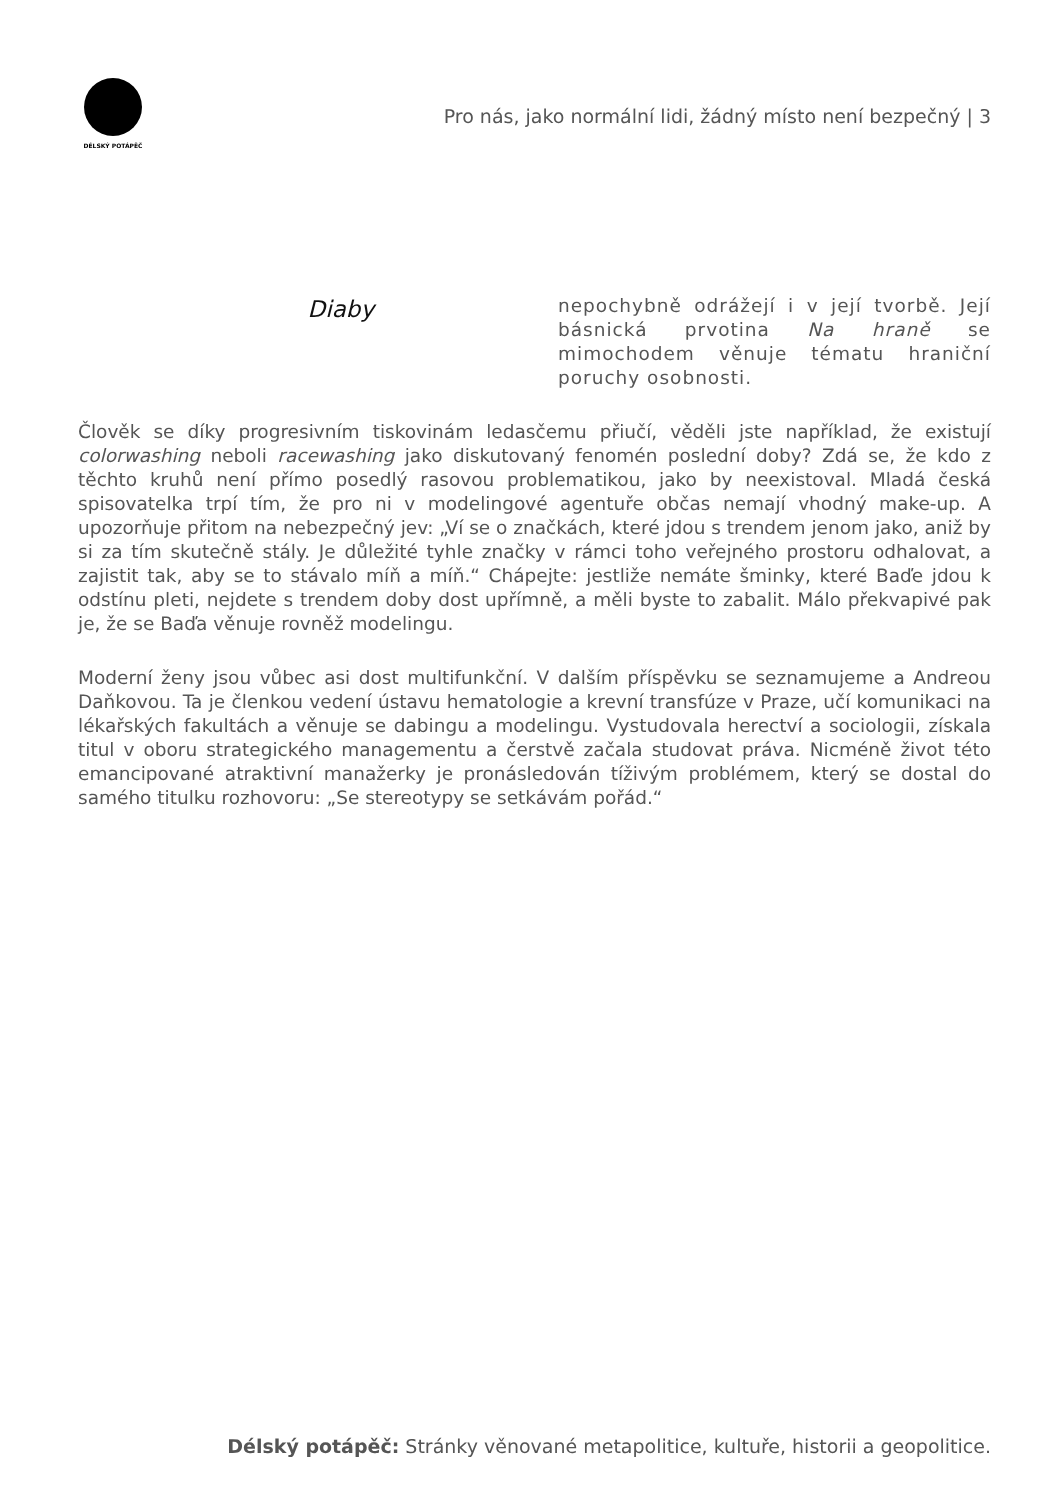DÉLSKÝ POTÁPĚČ
Pro nás, jako normální lidi, žádný místo není bezpečný | 3
Diaby
nepochybně odrážejí i v její tvorbě. Její básnická prvotina Na hraně se mimochodem věnuje tématu hraniční poruchy osobnosti.
Člověk se díky progresivním tiskovinám ledasčemu přiučí, věděli jste například, že existují colorwashing neboli racewashing jako diskutovaný fenomén poslední doby? Zdá se, že kdo z těchto kruhů není přímo posedlý rasovou problematikou, jako by neexistoval. Mladá česká spisovatelka trpí tím, že pro ni v modelingové agentuře občas nemají vhodný make-up. A upozorňuje přitom na nebezpečný jev: „Ví se o značkách, které jdou s trendem jenom jako, aniž by si za tím skutečně stály. Je důležité tyhle značky v rámci toho veřejného prostoru odhalovat, a zajistit tak, aby se to stávalo míň a míň.“ Chápejte: jestliže nemáte šminky, které Baďe jdou k odstínu pleti, nejdete s trendem doby dost upřímně, a měli byste to zabalit. Málo překvapivé pak je, že se Baďa věnuje rovněž modelingu.
Moderní ženy jsou vůbec asi dost multifunkční. V dalším příspěvku se seznamujeme a Andreou Daňkovou. Ta je členkou vedení ústavu hematologie a krevní transfúze v Praze, učí komunikaci na lékařských fakultách a věnuje se dabingu a modelingu. Vystudovala herectví a sociologii, získala titul v oboru strategického managementu a čerstvě začala studovat práva. Nicméně život této emancipované atraktivní manažerky je pronásledován tíživým problémem, který se dostal do samého titulku rozhovoru: „Se stereotypy se setkávám pořád.“
Délský potápěč: Stránky věnované metapolitice, kultuře, historii a geopolitice.